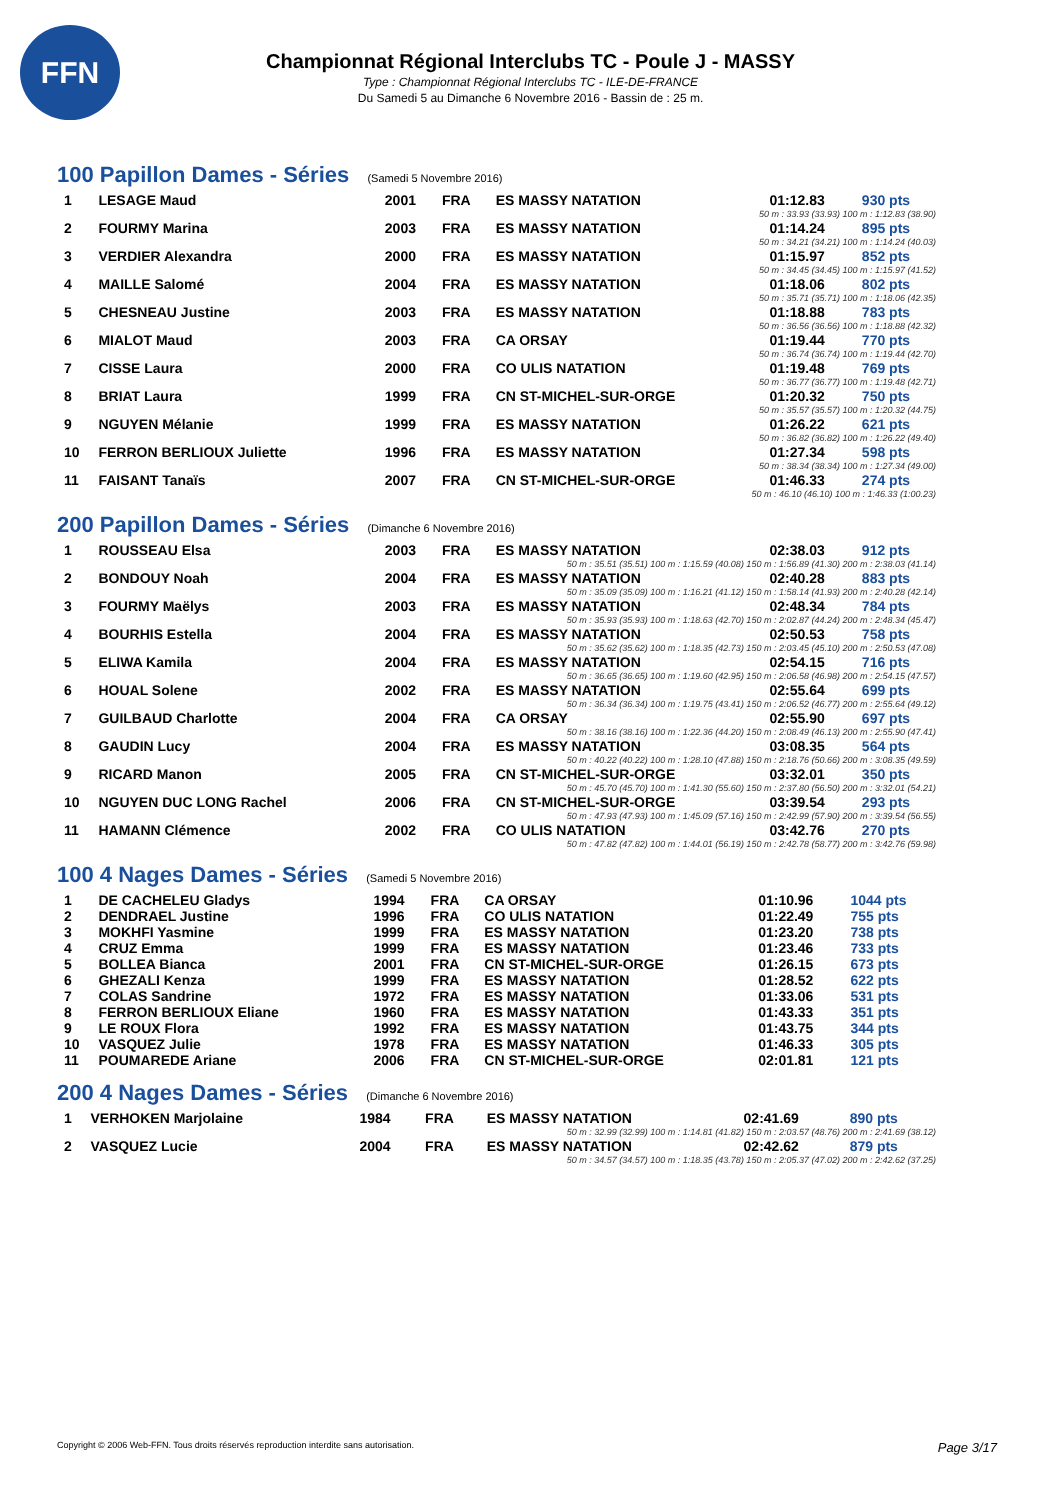FFN
Championnat Régional Interclubs TC - Poule J - MASSY
Type : Championnat Régional Interclubs TC - ILE-DE-FRANCE
Du Samedi 5 au Dimanche 6 Novembre 2016 - Bassin de : 25 m.
100 Papillon Dames - Séries (Samedi 5 Novembre 2016)
| 1 | LESAGE Maud | 2001 | FRA | ES MASSY NATATION | 01:12.83 | 930 pts |
| 50 m : 33.93 (33.93) 100 m : 1:12.83 (38.90) | | | | | | |
| 2 | FOURMY Marina | 2003 | FRA | ES MASSY NATATION | 01:14.24 | 895 pts |
| 50 m : 34.21 (34.21) 100 m : 1:14.24 (40.03) | | | | | | |
| 3 | VERDIER Alexandra | 2000 | FRA | ES MASSY NATATION | 01:15.97 | 852 pts |
| 50 m : 34.45 (34.45) 100 m : 1:15.97 (41.52) | | | | | | |
| 4 | MAILLE Salomé | 2004 | FRA | ES MASSY NATATION | 01:18.06 | 802 pts |
| 50 m : 35.71 (35.71) 100 m : 1:18.06 (42.35) | | | | | | |
| 5 | CHESNEAU Justine | 2003 | FRA | ES MASSY NATATION | 01:18.88 | 783 pts |
| 50 m : 36.56 (36.56) 100 m : 1:18.88 (42.32) | | | | | | |
| 6 | MIALOT Maud | 2003 | FRA | CA ORSAY | 01:19.44 | 770 pts |
| 50 m : 36.74 (36.74) 100 m : 1:19.44 (42.70) | | | | | | |
| 7 | CISSE Laura | 2000 | FRA | CO ULIS NATATION | 01:19.48 | 769 pts |
| 50 m : 36.77 (36.77) 100 m : 1:19.48 (42.71) | | | | | | |
| 8 | BRIAT Laura | 1999 | FRA | CN ST-MICHEL-SUR-ORGE | 01:20.32 | 750 pts |
| 50 m : 35.57 (35.57) 100 m : 1:20.32 (44.75) | | | | | | |
| 9 | NGUYEN Mélanie | 1999 | FRA | ES MASSY NATATION | 01:26.22 | 621 pts |
| 50 m : 36.82 (36.82) 100 m : 1:26.22 (49.40) | | | | | | |
| 10 | FERRON BERLIOUX Juliette | 1996 | FRA | ES MASSY NATATION | 01:27.34 | 598 pts |
| 50 m : 38.34 (38.34) 100 m : 1:27.34 (49.00) | | | | | | |
| 11 | FAISANT Tanaïs | 2007 | FRA | CN ST-MICHEL-SUR-ORGE | 01:46.33 | 274 pts |
| 50 m : 46.10 (46.10) 100 m : 1:46.33 (1:00.23) | | | | | | |
200 Papillon Dames - Séries (Dimanche 6 Novembre 2016)
| 1 | ROUSSEAU Elsa | 2003 | FRA | ES MASSY NATATION | 02:38.03 | 912 pts |
| 50 m : 35.51 (35.51) 100 m : 1:15.59 (40.08) 150 m : 1:56.89 (41.30) 200 m : 2:38.03 (41.14) | | | | | | |
| 2 | BONDOUY Noah | 2004 | FRA | ES MASSY NATATION | 02:40.28 | 883 pts |
| 50 m : 35.09 (35.09) 100 m : 1:16.21 (41.12) 150 m : 1:58.14 (41.93) 200 m : 2:40.28 (42.14) | | | | | | |
| 3 | FOURMY Maëlys | 2003 | FRA | ES MASSY NATATION | 02:48.34 | 784 pts |
| 50 m : 35.93 (35.93) 100 m : 1:18.63 (42.70) 150 m : 2:02.87 (44.24) 200 m : 2:48.34 (45.47) | | | | | | |
| 4 | BOURHIS Estella | 2004 | FRA | ES MASSY NATATION | 02:50.53 | 758 pts |
| 50 m : 35.62 (35.62) 100 m : 1:18.35 (42.73) 150 m : 2:03.45 (45.10) 200 m : 2:50.53 (47.08) | | | | | | |
| 5 | ELIWA Kamila | 2004 | FRA | ES MASSY NATATION | 02:54.15 | 716 pts |
| 50 m : 36.65 (36.65) 100 m : 1:19.60 (42.95) 150 m : 2:06.58 (46.98) 200 m : 2:54.15 (47.57) | | | | | | |
| 6 | HOUAL Solene | 2002 | FRA | ES MASSY NATATION | 02:55.64 | 699 pts |
| 50 m : 36.34 (36.34) 100 m : 1:19.75 (43.41) 150 m : 2:06.52 (46.77) 200 m : 2:55.64 (49.12) | | | | | | |
| 7 | GUILBAUD Charlotte | 2004 | FRA | CA ORSAY | 02:55.90 | 697 pts |
| 50 m : 38.16 (38.16) 100 m : 1:22.36 (44.20) 150 m : 2:08.49 (46.13) 200 m : 2:55.90 (47.41) | | | | | | |
| 8 | GAUDIN Lucy | 2004 | FRA | ES MASSY NATATION | 03:08.35 | 564 pts |
| 50 m : 40.22 (40.22) 100 m : 1:28.10 (47.88) 150 m : 2:18.76 (50.66) 200 m : 3:08.35 (49.59) | | | | | | |
| 9 | RICARD Manon | 2005 | FRA | CN ST-MICHEL-SUR-ORGE | 03:32.01 | 350 pts |
| 50 m : 45.70 (45.70) 100 m : 1:41.30 (55.60) 150 m : 2:37.80 (56.50) 200 m : 3:32.01 (54.21) | | | | | | |
| 10 | NGUYEN DUC LONG Rachel | 2006 | FRA | CN ST-MICHEL-SUR-ORGE | 03:39.54 | 293 pts |
| 50 m : 47.93 (47.93) 100 m : 1:45.09 (57.16) 150 m : 2:42.99 (57.90) 200 m : 3:39.54 (56.55) | | | | | | |
| 11 | HAMANN Clémence | 2002 | FRA | CO ULIS NATATION | 03:42.76 | 270 pts |
| 50 m : 47.82 (47.82) 100 m : 1:44.01 (56.19) 150 m : 2:42.78 (58.77) 200 m : 3:42.76 (59.98) | | | | | | |
100 4 Nages Dames - Séries (Samedi 5 Novembre 2016)
| 1 | DE CACHELEU Gladys | 1994 | FRA | CA ORSAY | 01:10.96 | 1044 pts |
| 2 | DENDRAEL Justine | 1996 | FRA | CO ULIS NATATION | 01:22.49 | 755 pts |
| 3 | MOKHFI Yasmine | 1999 | FRA | ES MASSY NATATION | 01:23.20 | 738 pts |
| 4 | CRUZ Emma | 1999 | FRA | ES MASSY NATATION | 01:23.46 | 733 pts |
| 5 | BOLLEA Bianca | 2001 | FRA | CN ST-MICHEL-SUR-ORGE | 01:26.15 | 673 pts |
| 6 | GHEZALI Kenza | 1999 | FRA | ES MASSY NATATION | 01:28.52 | 622 pts |
| 7 | COLAS Sandrine | 1972 | FRA | ES MASSY NATATION | 01:33.06 | 531 pts |
| 8 | FERRON BERLIOUX Eliane | 1960 | FRA | ES MASSY NATATION | 01:43.33 | 351 pts |
| 9 | LE ROUX Flora | 1992 | FRA | ES MASSY NATATION | 01:43.75 | 344 pts |
| 10 | VASQUEZ Julie | 1978 | FRA | ES MASSY NATATION | 01:46.33 | 305 pts |
| 11 | POUMAREDE Ariane | 2006 | FRA | CN ST-MICHEL-SUR-ORGE | 02:01.81 | 121 pts |
200 4 Nages Dames - Séries (Dimanche 6 Novembre 2016)
| 1 | VERHOKEN Marjolaine | 1984 | FRA | ES MASSY NATATION | 02:41.69 | 890 pts |
| 50 m : 32.99 (32.99) 100 m : 1:14.81 (41.82) 150 m : 2:03.57 (48.76) 200 m : 2:41.69 (38.12) | | | | | | |
| 2 | VASQUEZ Lucie | 2004 | FRA | ES MASSY NATATION | 02:42.62 | 879 pts |
| 50 m : 34.57 (34.57) 100 m : 1:18.35 (43.78) 150 m : 2:05.37 (47.02) 200 m : 2:42.62 (37.25) | | | | | | |
Copyright © 2006 Web-FFN. Tous droits réservés reproduction interdite sans autorisation. Page 3/17